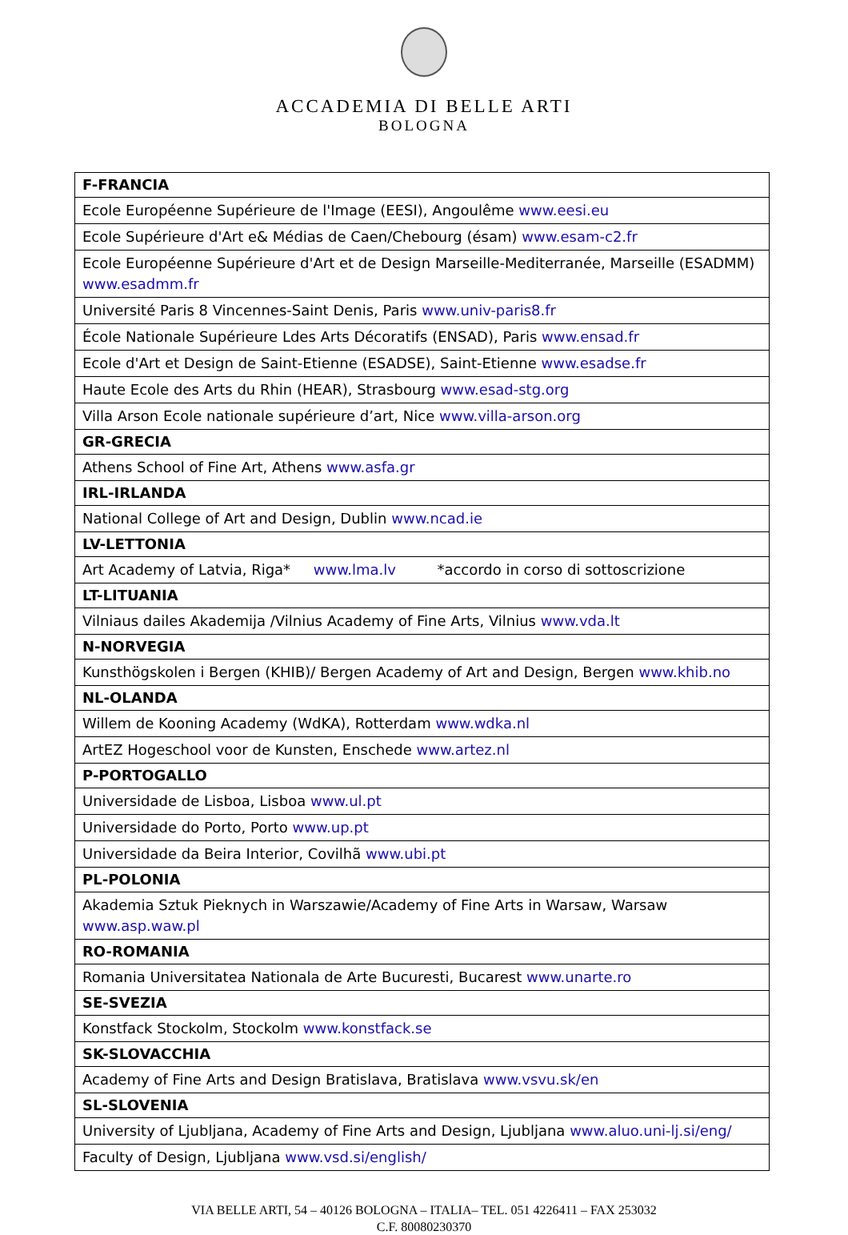ACCADEMIA DI BELLE ARTI
BOLOGNA
| F-FRANCIA |
| --- |
| Ecole Européenne Supérieure de l'Image (EESI), Angoulême www.eesi.eu |
| Ecole Supérieure d'Art e& Médias de Caen/Chebourg (ésam) www.esam-c2.fr |
| Ecole Européenne Supérieure d'Art et de Design Marseille-Mediterranée, Marseille (ESADMM) www.esadmm.fr |
| Université Paris 8 Vincennes-Saint Denis, Paris www.univ-paris8.fr |
| École Nationale Supérieure Ldes Arts Décoratifs (ENSAD), Paris www.ensad.fr |
| Ecole d'Art et Design de Saint-Etienne (ESADSE), Saint-Etienne www.esadse.fr |
| Haute Ecole des Arts du Rhin (HEAR), Strasbourg www.esad-stg.org |
| Villa Arson Ecole nationale supérieure d’art, Nice www.villa-arson.org |
| GR-GRECIA |
| Athens School of Fine Art, Athens www.asfa.gr |
| IRL-IRLANDA |
| National College of Art and Design, Dublin www.ncad.ie |
| LV-LETTONIA |
| Art Academy of Latvia, Riga* www.lma.lv *accordo in corso di sottoscrizione |
| LT-LITUANIA |
| Vilniaus dailes Akademija /Vilnius Academy of Fine Arts, Vilnius www.vda.lt |
| N-NORVEGIA |
| Kunsthögskolen i Bergen (KHIB)/ Bergen Academy of Art and Design, Bergen www.khib.no |
| NL-OLANDA |
| Willem de Kooning Academy (WdKA), Rotterdam www.wdka.nl |
| ArtEZ Hogeschool voor de Kunsten, Enschede www.artez.nl |
| P-PORTOGALLO |
| Universidade de Lisboa, Lisboa www.ul.pt |
| Universidade do Porto, Porto www.up.pt |
| Universidade da Beira Interior, Covilhã www.ubi.pt |
| PL-POLONIA |
| Akademia Sztuk Pieknych in Warszawie/Academy of Fine Arts in Warsaw, Warsaw www.asp.waw.pl |
| RO-ROMANIA |
| Romania Universitatea Nationala de Arte Bucuresti, Bucarest www.unarte.ro |
| SE-SVEZIA |
| Konstfack Stockolm, Stockolm www.konstfack.se |
| SK-SLOVACCHIA |
| Academy of Fine Arts and Design Bratislava, Bratislava www.vsvu.sk/en |
| SL-SLOVENIA |
| University of Ljubljana, Academy of Fine Arts and Design, Ljubljana www.aluo.uni-lj.si/eng/ |
| Faculty of Design, Ljubljana www.vsd.si/english/ |
VIA BELLE ARTI, 54 – 40126 BOLOGNA – ITALIA– TEL. 051 4226411 – FAX 253032
C.F. 80080230370